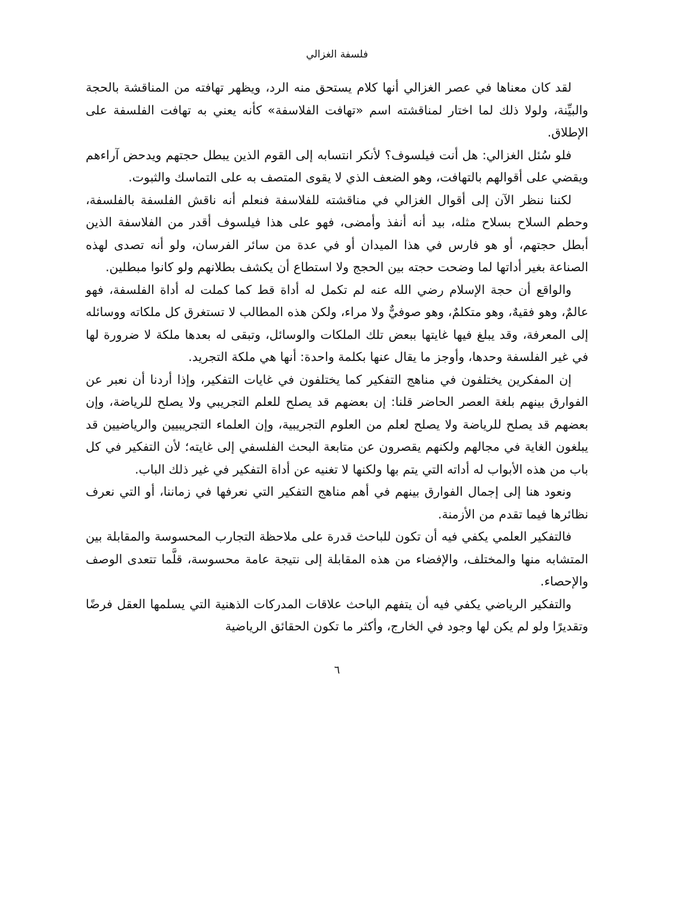فلسفة الغزالي
لقد كان معناها في عصر الغزالي أنها كلام يستحق منه الرد، ويظهر تهافته من المناقشة بالحجة والبيِّنة، ولولا ذلك لما اختار لمناقشته اسم «تهافت الفلاسفة» كأنه يعني به تهافت الفلسفة على الإطلاق.
فلو سُئل الغزالي: هل أنت فيلسوف؟ لأنكر انتسابه إلى القوم الذين يبطل حجتهم ويدحض آراءهم ويقضي على أقوالهم بالتهافت، وهو الضعف الذي لا يقوى المتصف به على التماسك والثبوت.
لكننا ننظر الآن إلى أقوال الغزالي في مناقشته للفلاسفة فنعلم أنه ناقش الفلسفة بالفلسفة، وحطم السلاح بسلاح مثله، بيد أنه أنفذ وأمضى، فهو على هذا فيلسوف أقدر من الفلاسفة الذين أبطل حجتهم، أو هو فارس في هذا الميدان أو في عدة من سائر الفرسان، ولو أنه تصدى لهذه الصناعة بغير أداتها لما وضحت حجته بين الحجج ولا استطاع أن يكشف بطلانهم ولو كانوا مبطلين.
والواقع أن حجة الإسلام رضي الله عنه لم تكمل له أداة قط كما كملت له أداة الفلسفة، فهو عالمٌ، وهو فقيهٌ، وهو متكلمٌ، وهو صوفيٌّ ولا مراء، ولكن هذه المطالب لا تستغرق كل ملكاته ووسائله إلى المعرفة، وقد يبلغ فيها غايتها ببعض تلك الملكات والوسائل، وتبقى له بعدها ملكة لا ضرورة لها في غير الفلسفة وحدها، وأوجز ما يقال عنها بكلمة واحدة: أنها هي ملكة التجريد.
إن المفكرين يختلفون في مناهج التفكير كما يختلفون في غايات التفكير، وإذا أردنا أن نعبر عن الفوارق بينهم بلغة العصر الحاضر قلنا: إن بعضهم قد يصلح للعلم التجريبي ولا يصلح للرياضة، وإن بعضهم قد يصلح للرياضة ولا يصلح لعلم من العلوم التجريبية، وإن العلماء التجريبيين والرياضيين قد يبلغون الغاية في مجالهم ولكنهم يقصرون عن متابعة البحث الفلسفي إلى غايته؛ لأن التفكير في كل باب من هذه الأبواب له أداته التي يتم بها ولكنها لا تغنيه عن أداة التفكير في غير ذلك الباب.
ونعود هنا إلى إجمال الفوارق بينهم في أهم مناهج التفكير التي نعرفها في زماننا، أو التي نعرف نظائرها فيما تقدم من الأزمنة.
فالتفكير العلمي يكفي فيه أن تكون للباحث قدرة على ملاحظة التجارب المحسوسة والمقابلة بين المتشابه منها والمختلف، والإفضاء من هذه المقابلة إلى نتيجة عامة محسوسة، قلَّما تتعدى الوصف والإحصاء.
والتفكير الرياضي يكفي فيه أن يتفهم الباحث علاقات المدركات الذهنية التي يسلمها العقل فرضًا وتقديرًا ولو لم يكن لها وجود في الخارج، وأكثر ما تكون الحقائق الرياضية
٦